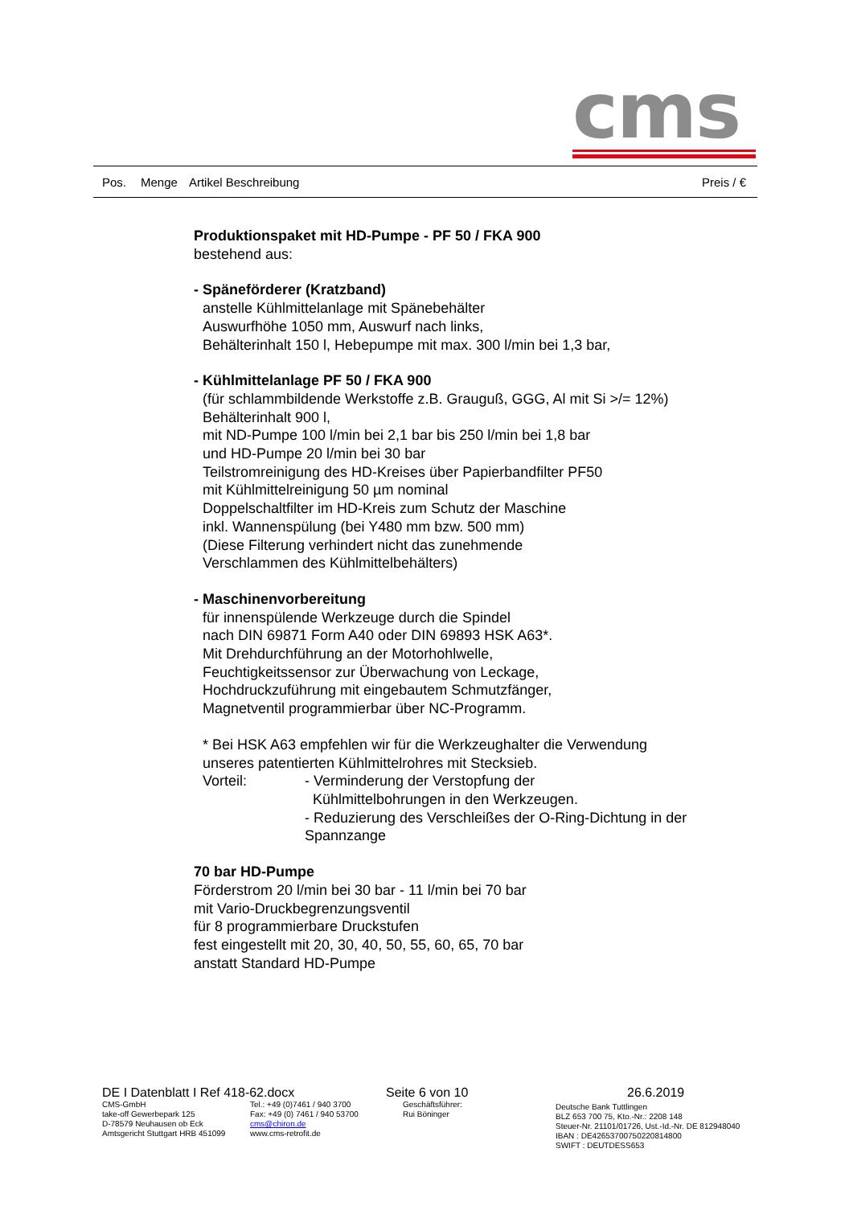cms
Pos. Menge Artikel Beschreibung Preis / €
Produktionspaket mit HD-Pumpe - PF 50 / FKA 900
bestehend aus:
- Späneförderer (Kratzband)
anstelle Kühlmittelanlage mit Spänebehälter
Auswurfhöhe 1050 mm, Auswurf nach links,
Behälterinhalt 150 l, Hebepumpe mit max. 300 l/min bei 1,3 bar,
- Kühlmittelanlage PF 50 / FKA 900
(für schlammbildende Werkstoffe z.B. Grauguß, GGG, Al mit Si >/= 12%)
Behälterinhalt 900 l,
mit ND-Pumpe 100 l/min bei 2,1 bar bis 250 l/min bei 1,8 bar
und HD-Pumpe 20 l/min bei 30 bar
Teilstromreinigung des HD-Kreises über Papierbandfilter PF50
mit Kühlmittelreinigung 50 µm nominal
Doppelschaltfilter im HD-Kreis zum Schutz der Maschine
inkl. Wannenspülung (bei Y480 mm bzw. 500 mm)
(Diese Filterung verhindert nicht das zunehmende
Verschlammen des Kühlmittelbehälters)
- Maschinenvorbereitung
für innenspülende Werkzeuge durch die Spindel
nach DIN 69871 Form A40 oder DIN 69893 HSK A63*.
Mit Drehdurchführung an der Motorhohlwelle,
Feuchtigkeitssensor zur Überwachung von Leckage,
Hochdruckzuführung mit eingebautem Schmutzfänger,
Magnetventil programmierbar über NC-Programm.
* Bei HSK A63 empfehlen wir für die Werkzeughalter die Verwendung
unseres patentierten Kühlmittelrohres mit Stecksieb.
Vorteil: - Verminderung der Verstopfung der
Kühlmittelbohrungen in den Werkzeugen.
- Reduzierung des Verschleißes der O-Ring-Dichtung in der
Spannzange
70 bar HD-Pumpe
Förderstrom 20 l/min bei 30 bar - 11 l/min bei 70 bar
mit Vario-Druckbegrenzungsventil
für 8 programmierbare Druckstufen
fest eingestellt mit 20, 30, 40, 50, 55, 60, 65, 70 bar
anstatt Standard HD-Pumpe
DE I Datenblatt I Ref 418-62.docx Seite 6 von 10 26.6.2019
CMS-GmbH
take-off Gewerbepark 125
D-78579 Neuhausen ob Eck
Amtsgericht Stuttgart HRB 451099
Tel.: +49 (0)7461 / 940 3700
Fax: +49 (0) 7461 / 940 53700
cms@chiron.de
www.cms-retrofit.de
Geschäftsführer:
Rui Böninger
Deutsche Bank Tuttlingen
BLZ 653 700 75, Kto.-Nr.: 2208 148
Steuer-Nr. 21101/01726, Ust.-Id.-Nr. DE 812948040
IBAN : DE42653700750220814800
SWIFT : DEUTDESS653